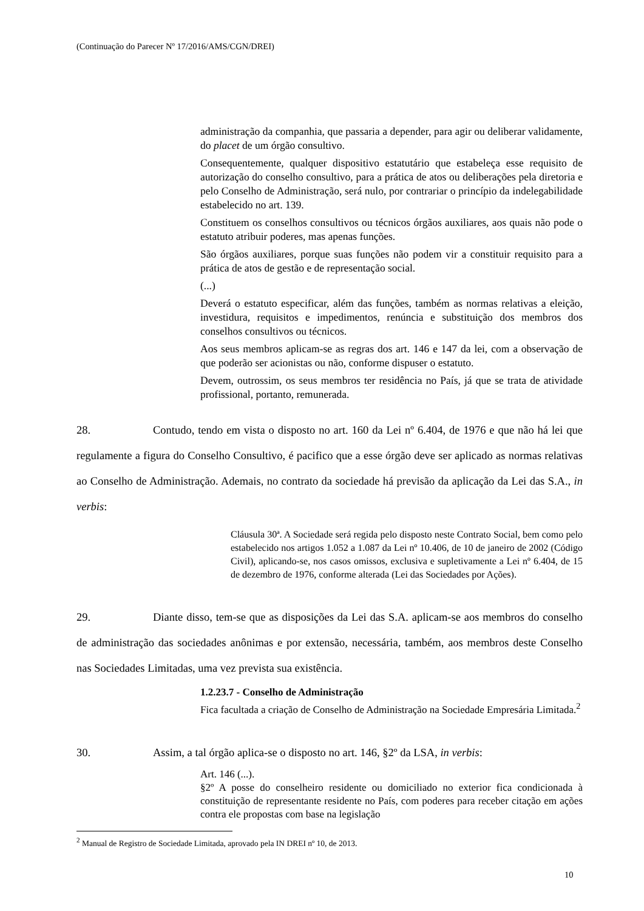(Continuação do Parecer Nº 17/2016/AMS/CGN/DREI)
administração da companhia, que passaria a depender, para agir ou deliberar validamente, do placet de um órgão consultivo.
Consequentemente, qualquer dispositivo estatutário que estabeleça esse requisito de autorização do conselho consultivo, para a prática de atos ou deliberações pela diretoria e pelo Conselho de Administração, será nulo, por contrariar o princípio da indelegabilidade estabelecido no art. 139.
Constituem os conselhos consultivos ou técnicos órgãos auxiliares, aos quais não pode o estatuto atribuir poderes, mas apenas funções.
São órgãos auxiliares, porque suas funções não podem vir a constituir requisito para a prática de atos de gestão e de representação social.
(...)
Deverá o estatuto especificar, além das funções, também as normas relativas a eleição, investidura, requisitos e impedimentos, renúncia e substituição dos membros dos conselhos consultivos ou técnicos.
Aos seus membros aplicam-se as regras dos art. 146 e 147 da lei, com a observação de que poderão ser acionistas ou não, conforme dispuser o estatuto.
Devem, outrossim, os seus membros ter residência no País, já que se trata de atividade profissional, portanto, remunerada.
28. Contudo, tendo em vista o disposto no art. 160 da Lei nº 6.404, de 1976 e que não há lei que regulamente a figura do Conselho Consultivo, é pacifico que a esse órgão deve ser aplicado as normas relativas ao Conselho de Administração. Ademais, no contrato da sociedade há previsão da aplicação da Lei das S.A., in verbis:
Cláusula 30ª. A Sociedade será regida pelo disposto neste Contrato Social, bem como pelo estabelecido nos artigos 1.052 a 1.087 da Lei nº 10.406, de 10 de janeiro de 2002 (Código Civil), aplicando-se, nos casos omissos, exclusiva e supletivamente a Lei nº 6.404, de 15 de dezembro de 1976, conforme alterada (Lei das Sociedades por Ações).
29. Diante disso, tem-se que as disposições da Lei das S.A. aplicam-se aos membros do conselho de administração das sociedades anônimas e por extensão, necessária, também, aos membros deste Conselho nas Sociedades Limitadas, uma vez prevista sua existência.
1.2.23.7 - Conselho de Administração
Fica facultada a criação de Conselho de Administração na Sociedade Empresária Limitada.<sup>2</sup>
30. Assim, a tal órgão aplica-se o disposto no art. 146, §2º da LSA, in verbis:
Art. 146 (...).
§2º A posse do conselheiro residente ou domiciliado no exterior fica condicionada à constituição de representante residente no País, com poderes para receber citação em ações contra ele propostas com base na legislação
<sup>2</sup> Manual de Registro de Sociedade Limitada, aprovado pela IN DREI nº 10, de 2013.
10